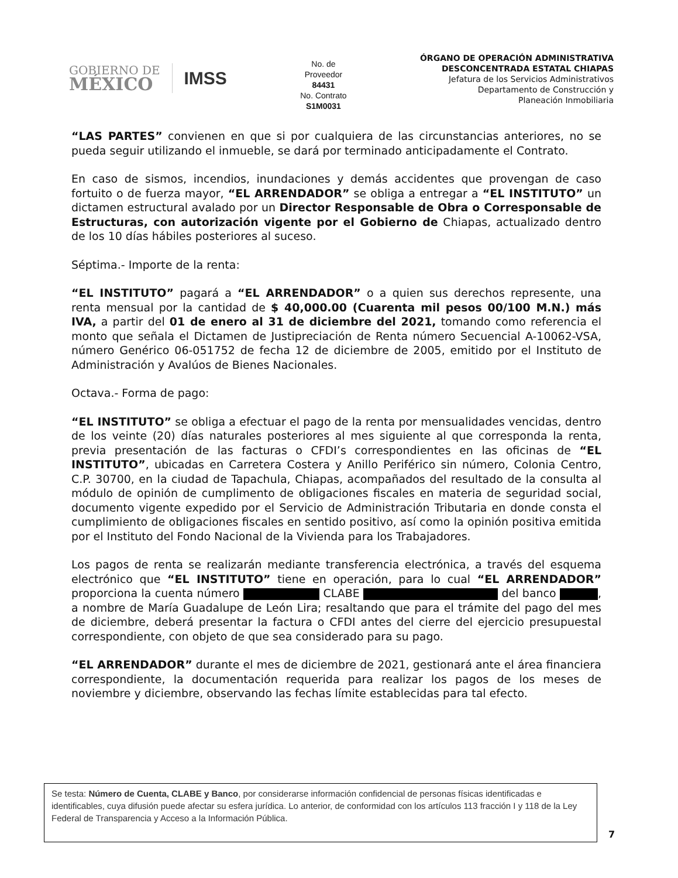GOBIERNO DE
MÉXICO
IMSS
No. de
Proveedor
84431
No. Contrato
S1M0031
ÓRGANO DE OPERACIÓN ADMINISTRATIVA
DESCONCENTRADA ESTATAL CHIAPAS
Jefatura de los Servicios Administrativos
Departamento de Construcción y
Planeación Inmobiliaria
“LAS PARTES” convienen en que si por cualquiera de las circunstancias anteriores, no se pueda seguir utilizando el inmueble, se dará por terminado anticipadamente el Contrato.
En caso de sismos, incendios, inundaciones y demás accidentes que provengan de caso fortuito o de fuerza mayor, “EL ARRENDADOR” se obliga a entregar a “EL INSTITUTO” un dictamen estructural avalado por un Director Responsable de Obra o Corresponsable de Estructuras, con autorización vigente por el Gobierno de Chiapas, actualizado dentro de los 10 días hábiles posteriores al suceso.
Séptima.- Importe de la renta:
“EL INSTITUTO” pagará a “EL ARRENDADOR” o a quien sus derechos represente, una renta mensual por la cantidad de $ 40,000.00 (Cuarenta mil pesos 00/100 M.N.) más IVA, a partir del 01 de enero al 31 de diciembre del 2021, tomando como referencia el monto que señala el Dictamen de Justipreciación de Renta número Secuencial A-10062-VSA, número Genérico 06-051752 de fecha 12 de diciembre de 2005, emitido por el Instituto de Administración y Avalúos de Bienes Nacionales.
Octava.- Forma de pago:
“EL INSTITUTO” se obliga a efectuar el pago de la renta por mensualidades vencidas, dentro de los veinte (20) días naturales posteriores al mes siguiente al que corresponda la renta, previa presentación de las facturas o CFDI’s correspondientes en las oficinas de “EL INSTITUTO”, ubicadas en Carretera Costera y Anillo Periférico sin número, Colonia Centro, C.P. 30700, en la ciudad de Tapachula, Chiapas, acompañados del resultado de la consulta al módulo de opinión de cumplimento de obligaciones fiscales en materia de seguridad social, documento vigente expedido por el Servicio de Administración Tributaria en donde consta el cumplimiento de obligaciones fiscales en sentido positivo, así como la opinión positiva emitida por el Instituto del Fondo Nacional de la Vivienda para los Trabajadores.
Los pagos de renta se realizarán mediante transferencia electrónica, a través del esquema electrónico que “EL INSTITUTO” tiene en operación, para lo cual “EL ARRENDADOR” proporciona la cuenta número CLABE del banco , a nombre de María Guadalupe de León Lira; resaltando que para el trámite del pago del mes de diciembre, deberá presentar la factura o CFDI antes del cierre del ejercicio presupuestal correspondiente, con objeto de que sea considerado para su pago.
“EL ARRENDADOR” durante el mes de diciembre de 2021, gestionará ante el área financiera correspondiente, la documentación requerida para realizar los pagos de los meses de noviembre y diciembre, observando las fechas límite establecidas para tal efecto.
Se testa: Número de Cuenta, CLABE y Banco, por considerarse información confidencial de personas físicas identificadas e identificables, cuya difusión puede afectar su esfera jurídica. Lo anterior, de conformidad con los artículos 113 fracción I y 118 de la Ley Federal de Transparencia y Acceso a la Información Pública.
7